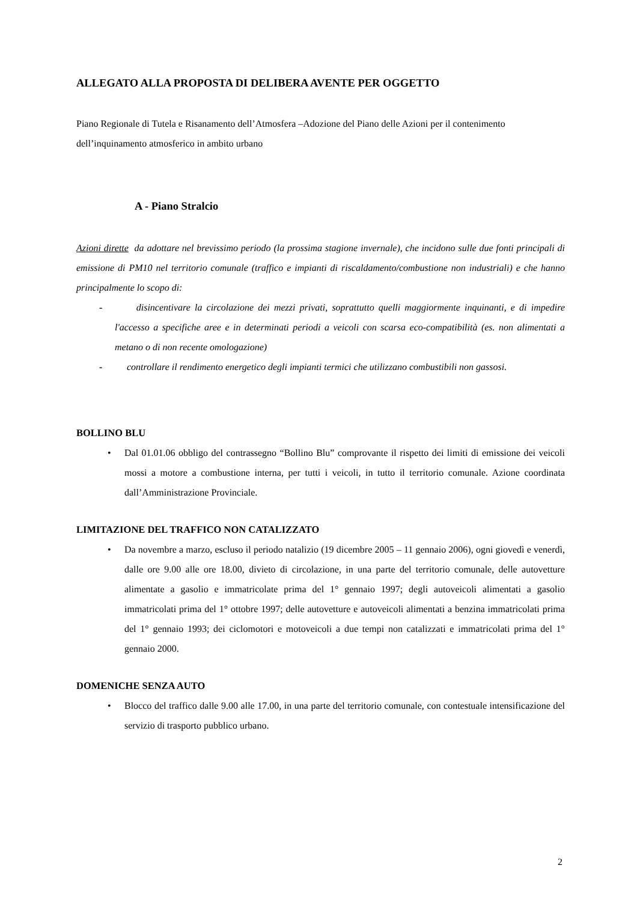ALLEGATO ALLA PROPOSTA DI DELIBERA AVENTE PER OGGETTO
Piano Regionale di Tutela e Risanamento dell’Atmosfera –Adozione del Piano delle Azioni per il contenimento dell’inquinamento atmosferico in ambito urbano
A - Piano Stralcio
Azioni dirette da adottare nel brevissimo periodo (la prossima stagione invernale), che incidono sulle due fonti principali di emissione di PM10 nel territorio comunale (traffico e impianti di riscaldamento/combustione non industriali) e che hanno principalmente lo scopo di:
- disincentivare la circolazione dei mezzi privati, soprattutto quelli maggiormente inquinanti, e di impedire l'accesso a specifiche aree e in determinati periodi a veicoli con scarsa eco-compatibilità (es. non alimentati a metano o di non recente omologazione)
- controllare il rendimento energetico degli impianti termici che utilizzano combustibili non gassosi.
BOLLINO BLU
• Dal 01.01.06 obbligo del contrassegno “Bollino Blu” comprovante il rispetto dei limiti di emissione dei veicoli mossi a motore a combustione interna, per tutti i veicoli, in tutto il territorio comunale. Azione coordinata dall’Amministrazione Provinciale.
LIMITAZIONE DEL TRAFFICO NON CATALIZZATO
• Da novembre a marzo, escluso il periodo natalizio (19 dicembre 2005 – 11 gennaio 2006), ogni giovedì e venerdì, dalle ore 9.00 alle ore 18.00, divieto di circolazione, in una parte del territorio comunale, delle autovetture alimentate a gasolio e immatricolate prima del 1° gennaio 1997; degli autoveicoli alimentati a gasolio immatricolati prima del 1° ottobre 1997; delle autovetture e autoveicoli alimentati a benzina immatricolati prima del 1° gennaio 1993; dei ciclomotori e motoveicoli a due tempi non catalizzati e immatricolati prima del 1° gennaio 2000.
DOMENICHE SENZA AUTO
• Blocco del traffico dalle 9.00 alle 17.00, in una parte del territorio comunale, con contestuale intensificazione del servizio di trasporto pubblico urbano.
2